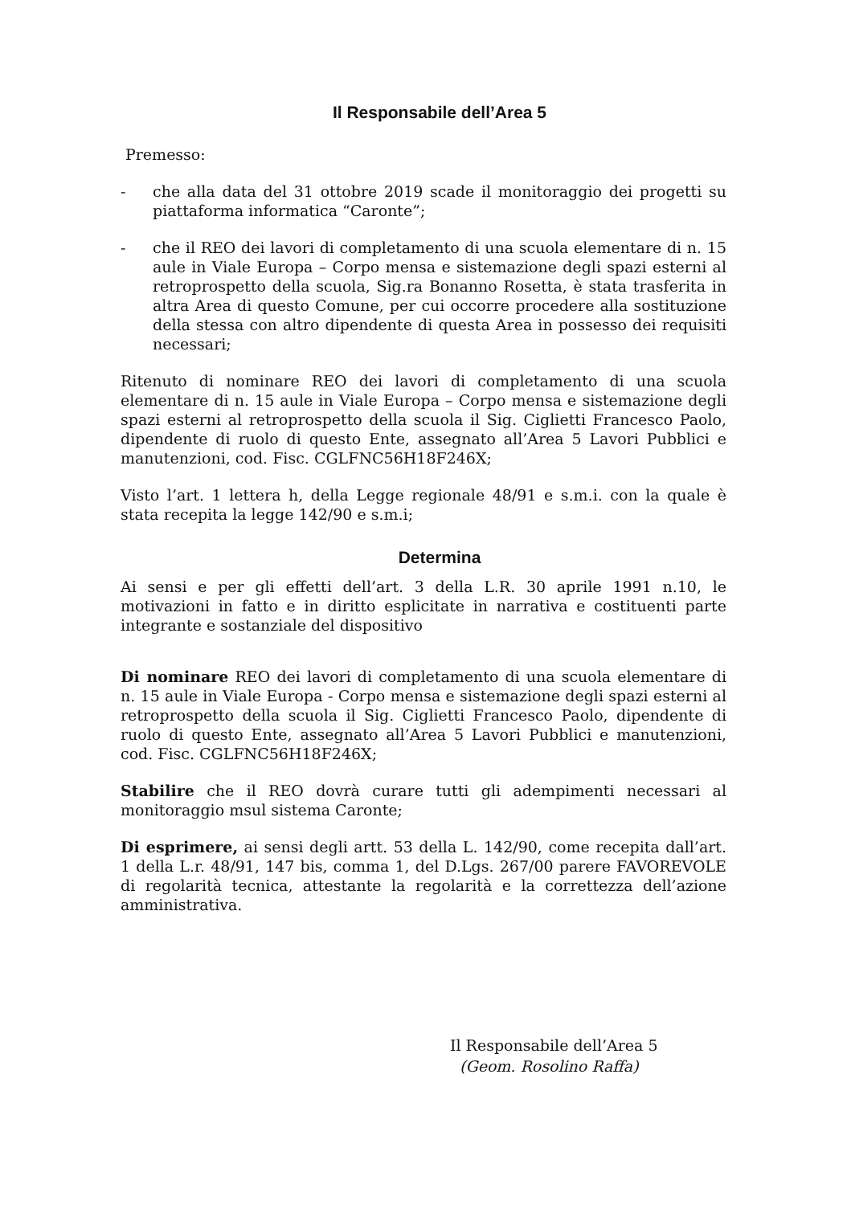Il Responsabile dell’Area 5
Premesso:
- che alla data del 31 ottobre 2019 scade il monitoraggio dei progetti su piattaforma informatica “Caronte”;
- che il REO dei lavori di completamento di una scuola elementare di n. 15 aule in Viale Europa – Corpo mensa e sistemazione degli spazi esterni al retroprospetto della scuola, Sig.ra Bonanno Rosetta, è stata trasferita in altra Area di questo Comune, per cui occorre procedere alla sostituzione della stessa con altro dipendente di questa Area in possesso dei requisiti necessari;
Ritenuto di nominare REO dei lavori di completamento di una scuola elementare di n. 15 aule in Viale Europa – Corpo mensa e sistemazione degli spazi esterni al retroprospetto della scuola il Sig. Ciglietti Francesco Paolo, dipendente di ruolo di questo Ente, assegnato all’Area 5 Lavori Pubblici e manutenzioni, cod. Fisc. CGLFNC56H18F246X;
Visto l’art. 1 lettera h, della Legge regionale 48/91 e s.m.i. con la quale è stata recepita la legge 142/90 e s.m.i;
Determina
Ai sensi e per gli effetti dell’art. 3 della L.R. 30 aprile 1991 n.10, le motivazioni in fatto e in diritto esplicitate in narrativa e costituenti parte integrante e sostanziale del dispositivo
Di nominare REO dei lavori di completamento di una scuola elementare di n. 15 aule in Viale Europa - Corpo mensa e sistemazione degli spazi esterni al retroprospetto della scuola il Sig. Ciglietti Francesco Paolo, dipendente di ruolo di questo Ente, assegnato all’Area 5 Lavori Pubblici e manutenzioni, cod. Fisc. CGLFNC56H18F246X;
Stabilire che il REO dovrà curare tutti gli adempimenti necessari al monitoraggio msul sistema Caronte;
Di esprimere, ai sensi degli artt. 53 della L. 142/90, come recepita dall’art. 1 della L.r. 48/91, 147 bis, comma 1, del D.Lgs. 267/00 parere FAVOREVOLE di regolarità tecnica, attestante la regolarità e la correttezza dell’azione amministrativa.
Il Responsabile dell’Area 5
(Geom. Rosolino Raffa)